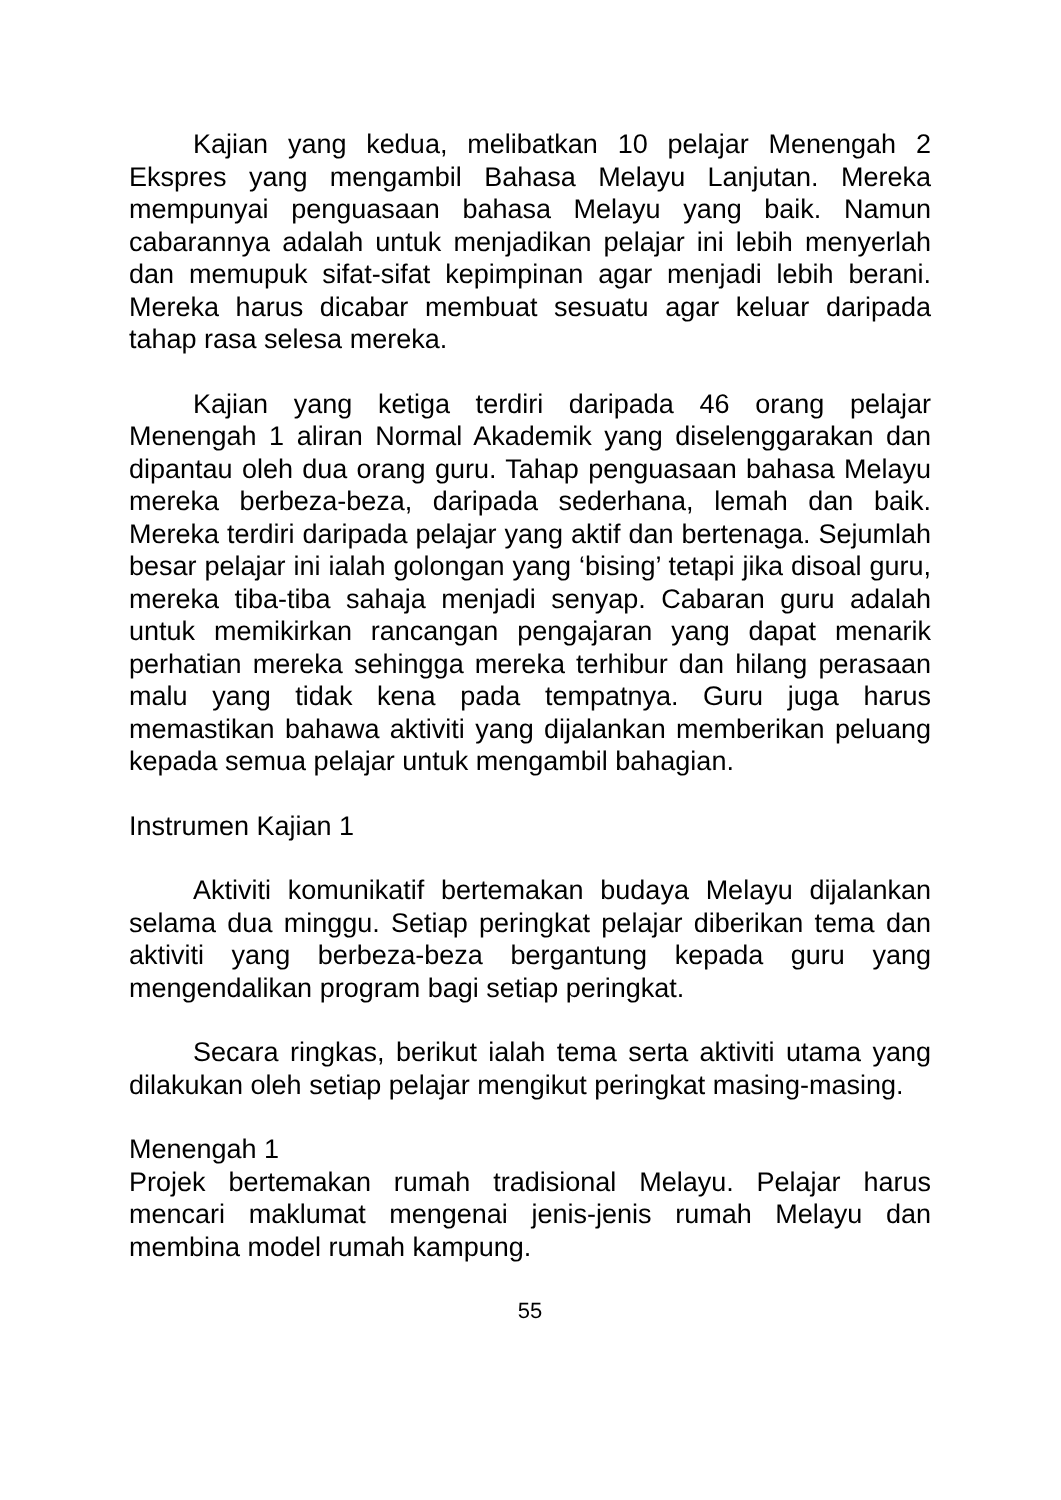Kajian yang kedua, melibatkan 10 pelajar Menengah 2 Ekspres yang mengambil Bahasa Melayu Lanjutan. Mereka mempunyai penguasaan bahasa Melayu yang baik. Namun cabarannya adalah untuk menjadikan pelajar ini lebih menyerlah dan memupuk sifat-sifat kepimpinan agar menjadi lebih berani. Mereka harus dicabar membuat sesuatu agar keluar daripada tahap rasa selesa mereka.
Kajian yang ketiga terdiri daripada 46 orang pelajar Menengah 1 aliran Normal Akademik yang diselenggarakan dan dipantau oleh dua orang guru. Tahap penguasaan bahasa Melayu mereka berbeza-beza, daripada sederhana, lemah dan baik. Mereka terdiri daripada pelajar yang aktif dan bertenaga. Sejumlah besar pelajar ini ialah golongan yang ‘bising’ tetapi jika disoal guru, mereka tiba-tiba sahaja menjadi senyap. Cabaran guru adalah untuk memikirkan rancangan pengajaran yang dapat menarik perhatian mereka sehingga mereka terhibur dan hilang perasaan malu yang tidak kena pada tempatnya. Guru juga harus memastikan bahawa aktiviti yang dijalankan memberikan peluang kepada semua pelajar untuk mengambil bahagian.
Instrumen Kajian 1
Aktiviti komunikatif bertemakan budaya Melayu dijalankan selama dua minggu. Setiap peringkat pelajar diberikan tema dan aktiviti yang berbeza-beza bergantung kepada guru yang mengendalikan program bagi setiap peringkat.
Secara ringkas, berikut ialah tema serta aktiviti utama yang dilakukan oleh setiap pelajar mengikut peringkat masing-masing.
Menengah 1
Projek bertemakan rumah tradisional Melayu. Pelajar harus mencari maklumat mengenai jenis-jenis rumah Melayu dan membina model rumah kampung.
55